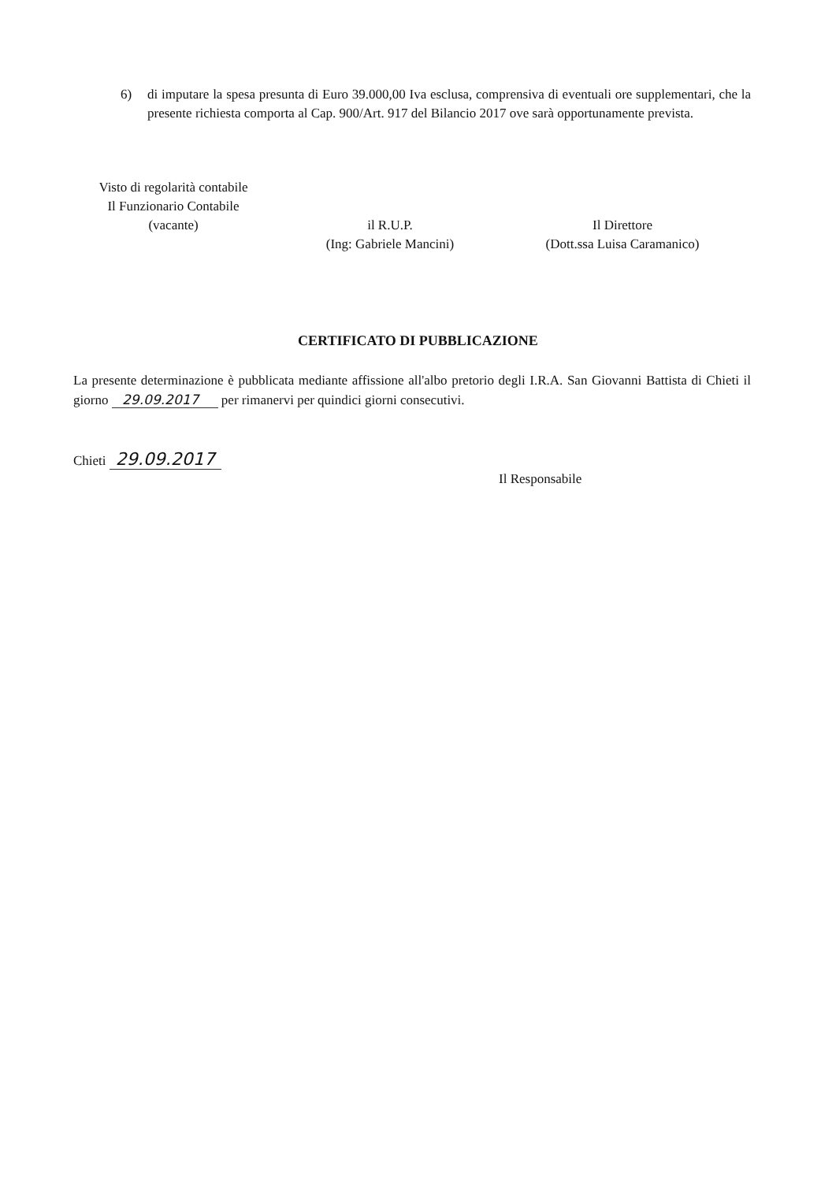6) di imputare la spesa presunta di Euro 39.000,00 Iva esclusa, comprensiva di eventuali ore supplementari, che la presente richiesta comporta al Cap. 900/Art. 917 del Bilancio 2017 ove sarà opportunamente prevista.
Visto di regolarità contabile
Il Funzionario Contabile
(vacante)
il R.U.P.
(Ing: Gabriele Mancini)
Il Direttore
(Dott.ssa Luisa Caramanico)
CERTIFICATO DI PUBBLICAZIONE
La presente determinazione è pubblicata mediante affissione all'albo pretorio degli I.R.A. San Giovanni Battista di Chieti il giorno 29.09.2017 per rimanervi per quindici giorni consecutivi.
Chieti 29.09.2017
Il Responsabile